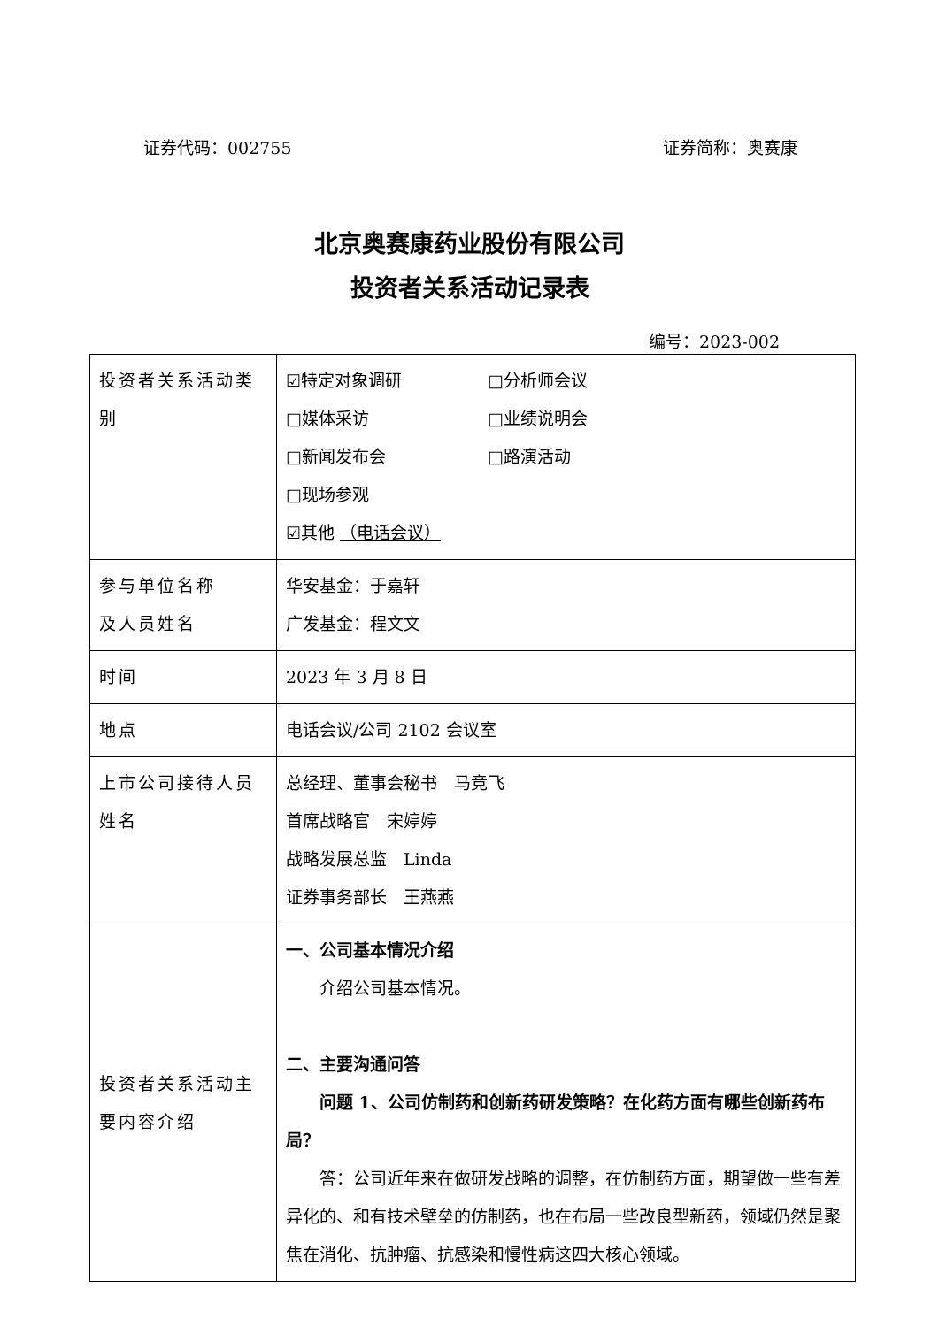证券代码：002755 证券简称：奥赛康
北京奥赛康药业股份有限公司
投资者关系活动记录表
编号：2023-002
| 投资者关系活动类别 | ☑特定对象调研 □分析师会议 □媒体采访 □业绩说明会 □新闻发布会 □路演活动 □现场参观 ☑其他 （电话会议） |
| 参与单位名称 及人员姓名 | 华安基金：于嘉轩 广发基金：程文文 |
| 时间 | 2023 年 3 月 8 日 |
| 地点 | 电话会议/公司 2102 会议室 |
| 上市公司接待人员姓名 | 总经理、董事会秘书 马竞飞 首席战略官 宋婷婷 战略发展总监 Linda 证券事务部长 王燕燕 |
| 投资者关系活动主要内容介绍 | 一、公司基本情况介绍 介绍公司基本情况。 二、主要沟通问答 问题 1、公司仿制药和创新药研发策略？在化药方面有哪些创新药布局？ 答：公司近年来在做研发战略的调整，在仿制药方面，期望做一些有差异化的、和有技术壁垒的仿制药，也在布局一些改良型新药，领域仍然是聚焦在消化、抗肿瘤、抗感染和慢性病这四大核心领域。 |